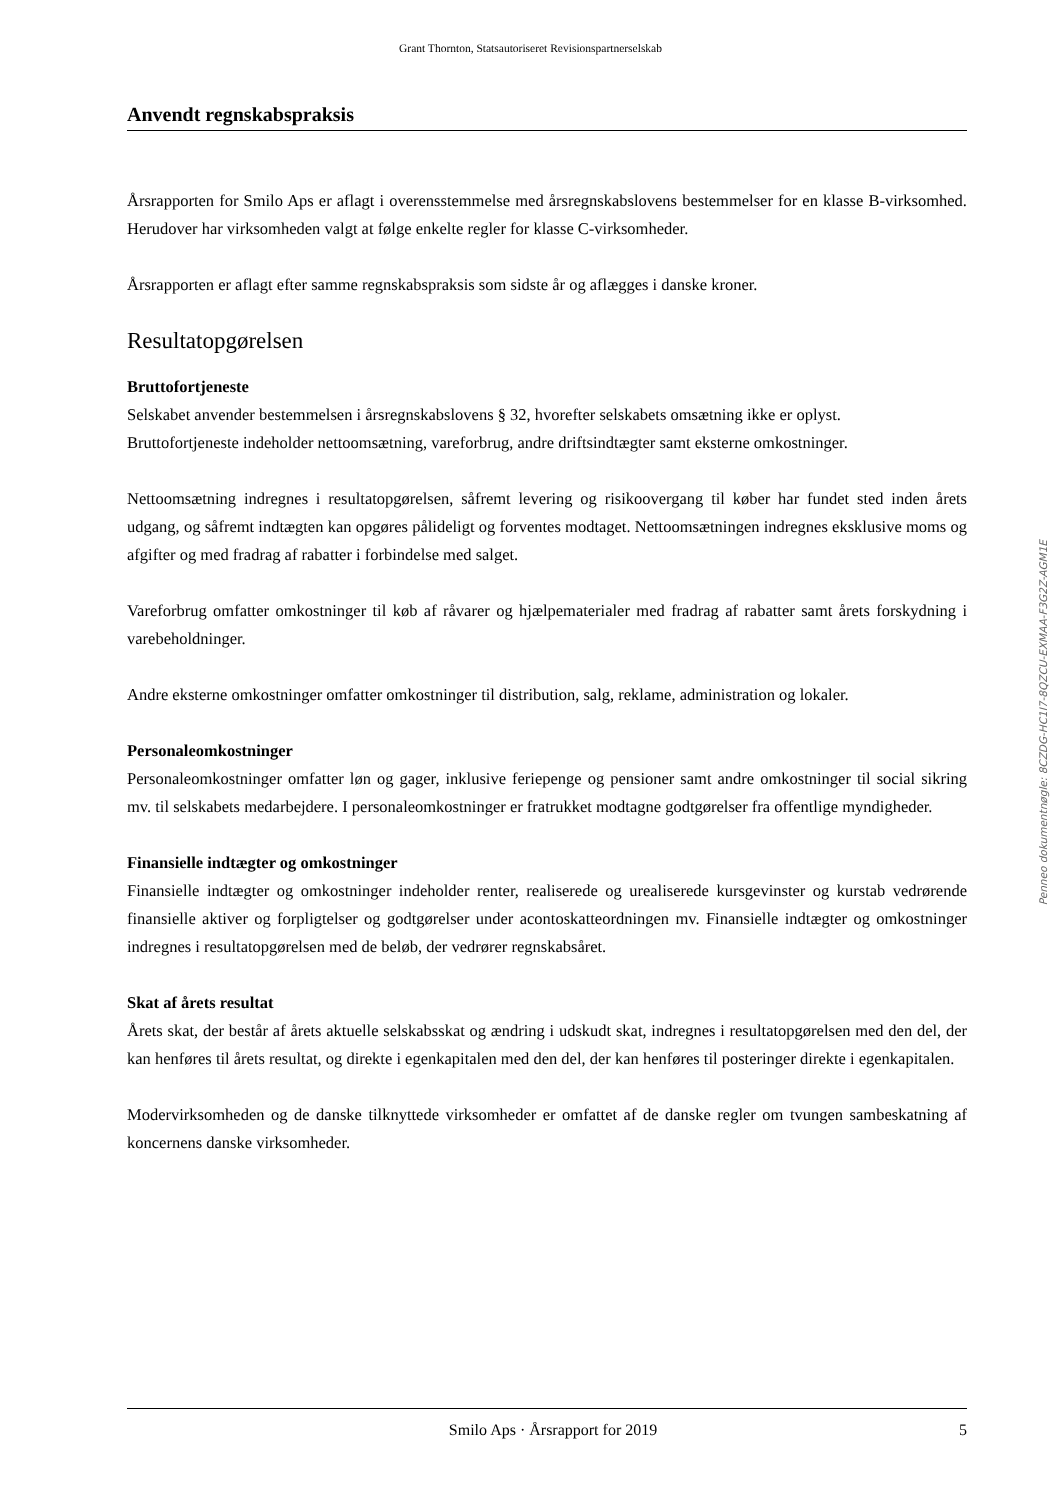Grant Thornton, Statsautoriseret Revisionspartnerselskab
Anvendt regnskabspraksis
Årsrapporten for Smilo Aps er aflagt i overensstemmelse med årsregnskabslovens bestemmelser for en klasse B-virksomhed. Herudover har virksomheden valgt at følge enkelte regler for klasse C-virksomheder.
Årsrapporten er aflagt efter samme regnskabspraksis som sidste år og aflægges i danske kroner.
Resultatopgørelsen
Bruttofortjeneste
Selskabet anvender bestemmelsen i årsregnskabslovens § 32, hvorefter selskabets omsætning ikke er oplyst.
Bruttofortjeneste indeholder nettoomsætning, vareforbrug, andre driftsindtægter samt eksterne omkostninger.
Nettoomsætning indregnes i resultatopgørelsen, såfremt levering og risikoovergang til køber har fundet sted inden årets udgang, og såfremt indtægten kan opgøres pålideligt og forventes modtaget. Nettoomsætningen indregnes eksklusive moms og afgifter og med fradrag af rabatter i forbindelse med salget.
Vareforbrug omfatter omkostninger til køb af råvarer og hjælpematerialer med fradrag af rabatter samt årets forskydning i varebeholdninger.
Andre eksterne omkostninger omfatter omkostninger til distribution, salg, reklame, administration og lokaler.
Personaleomkostninger
Personaleomkostninger omfatter løn og gager, inklusive feriepenge og pensioner samt andre omkostninger til social sikring mv. til selskabets medarbejdere. I personaleomkostninger er fratrukket modtagne godtgørelser fra offentlige myndigheder.
Finansielle indtægter og omkostninger
Finansielle indtægter og omkostninger indeholder renter, realiserede og urealiserede kursgevinster og kurstab vedrørende finansielle aktiver og forpligtelser og godtgørelser under acontoskatteordningen mv. Finansielle indtægter og omkostninger indregnes i resultatopgørelsen med de beløb, der vedrører regnskabsåret.
Skat af årets resultat
Årets skat, der består af årets aktuelle selskabsskat og ændring i udskudt skat, indregnes i resultatopgørelsen med den del, der kan henføres til årets resultat, og direkte i egenkapitalen med den del, der kan henføres til posteringer direkte i egenkapitalen.
Modervirksomheden og de danske tilknyttede virksomheder er omfattet af de danske regler om tvungen sambeskatning af koncernens danske virksomheder.
Penneo dokumentnøgle: 8CZDG-HC1I7-8QZCU-EXMAA-F3G2Z-AGM1E
Smilo Aps · Årsrapport for 2019 5